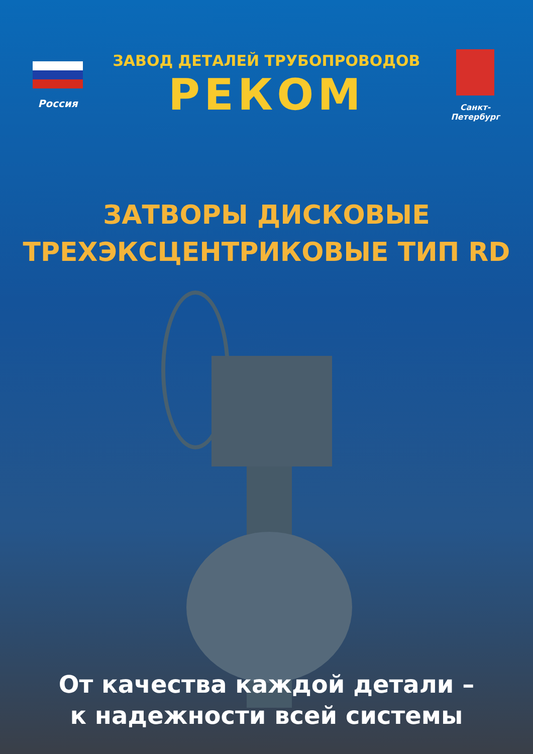Россия
ЗАВОД ДЕТАЛЕЙ ТРУБОПРОВОДОВ
РЕКОМ
Санкт-Петербург
ЗАТВОРЫ ДИСКОВЫЕ
ТРЕХЭКСЦЕНТРИКОВЫЕ ТИП RD
От качества каждой детали –
к надежности всей системы